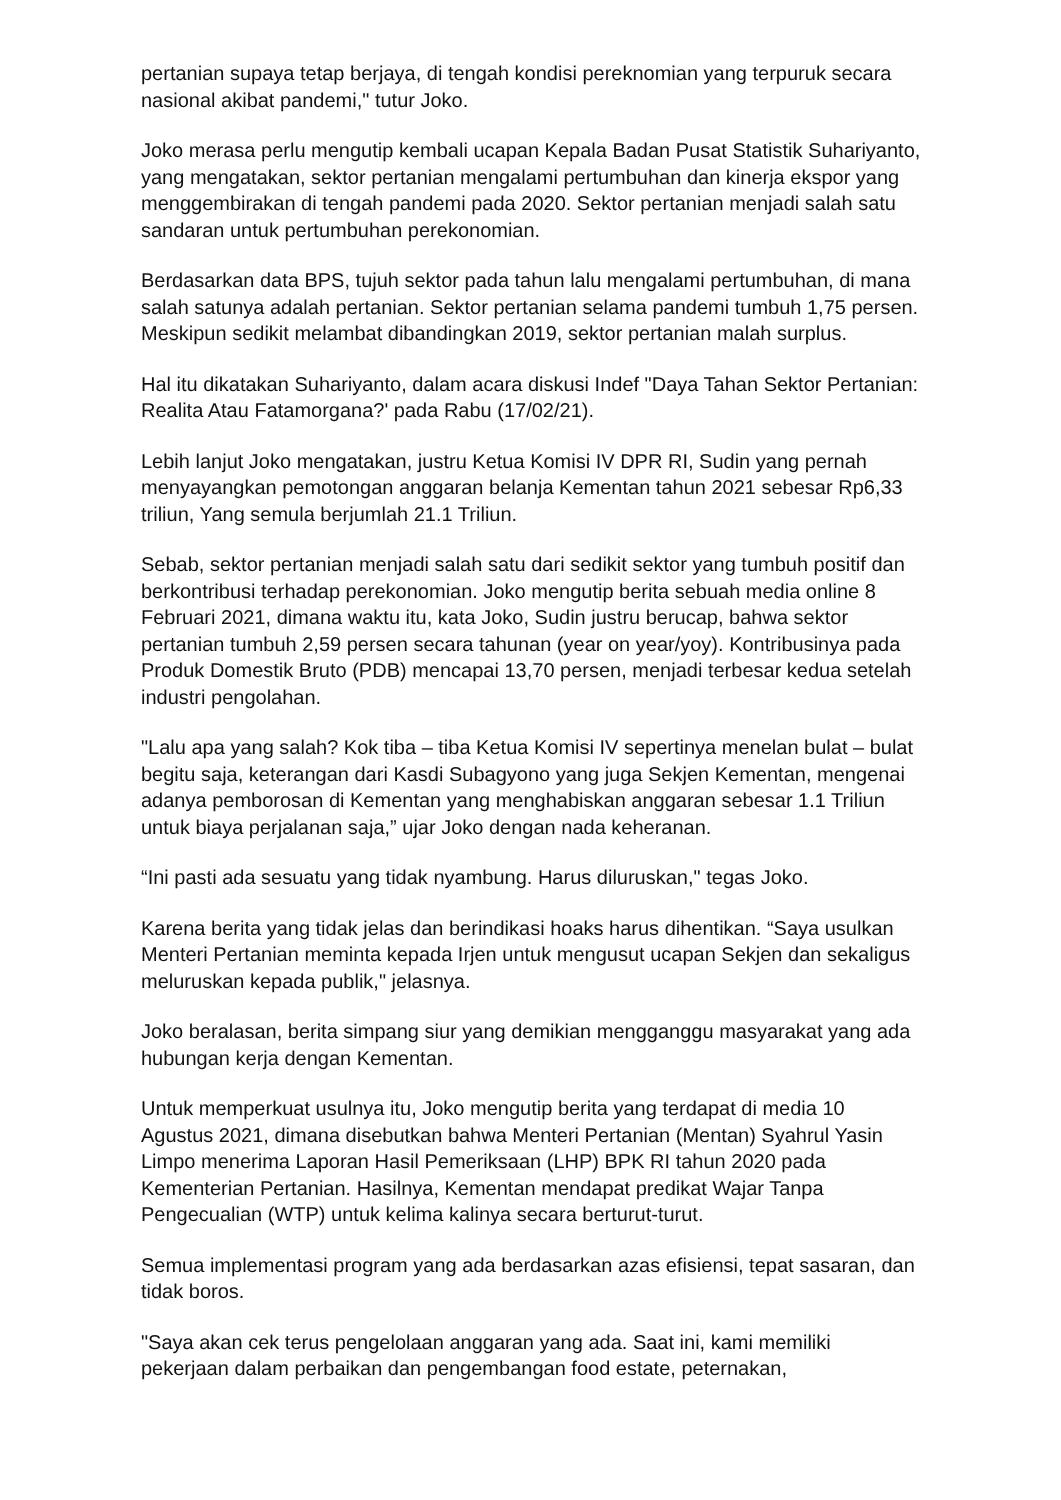pertanian supaya tetap berjaya, di tengah kondisi pereknomian yang terpuruk secara nasional akibat pandemi," tutur Joko.
Joko merasa perlu mengutip kembali ucapan Kepala Badan Pusat Statistik Suhariyanto, yang mengatakan, sektor pertanian mengalami pertumbuhan dan kinerja ekspor yang menggembirakan di tengah pandemi pada 2020. Sektor pertanian menjadi salah satu sandaran untuk pertumbuhan perekonomian.
Berdasarkan data BPS, tujuh sektor pada tahun lalu mengalami pertumbuhan, di mana salah satunya adalah pertanian. Sektor pertanian selama pandemi tumbuh 1,75 persen. Meskipun sedikit melambat dibandingkan 2019, sektor pertanian malah surplus.
Hal itu dikatakan Suhariyanto, dalam acara diskusi Indef "Daya Tahan Sektor Pertanian: Realita Atau Fatamorgana?' pada Rabu (17/02/21).
Lebih lanjut Joko mengatakan, justru Ketua Komisi IV DPR RI, Sudin yang pernah menyayangkan pemotongan anggaran belanja Kementan tahun 2021 sebesar Rp6,33 triliun, Yang semula berjumlah 21.1 Triliun.
Sebab, sektor pertanian menjadi salah satu dari sedikit sektor yang tumbuh positif dan berkontribusi terhadap perekonomian. Joko mengutip berita sebuah media online 8 Februari 2021, dimana waktu itu, kata Joko, Sudin justru berucap, bahwa sektor pertanian tumbuh 2,59 persen secara tahunan (year on year/yoy). Kontribusinya pada Produk Domestik Bruto (PDB) mencapai 13,70 persen, menjadi terbesar kedua setelah industri pengolahan.
"Lalu apa yang salah? Kok tiba – tiba Ketua Komisi IV sepertinya menelan bulat – bulat begitu saja, keterangan dari Kasdi Subagyono yang juga Sekjen Kementan, mengenai adanya pemborosan di Kementan yang menghabiskan anggaran sebesar 1.1 Triliun untuk biaya perjalanan saja,” ujar Joko dengan nada keheranan.
“Ini pasti ada sesuatu yang tidak nyambung. Harus diluruskan," tegas Joko.
Karena berita yang tidak jelas dan berindikasi hoaks harus dihentikan. “Saya usulkan Menteri Pertanian meminta kepada Irjen untuk mengusut ucapan Sekjen dan sekaligus meluruskan kepada publik," jelasnya.
Joko beralasan, berita simpang siur yang demikian mengganggu masyarakat yang ada hubungan kerja dengan Kementan.
Untuk memperkuat usulnya itu, Joko mengutip berita yang terdapat di media 10 Agustus 2021, dimana disebutkan bahwa Menteri Pertanian (Mentan) Syahrul Yasin Limpo menerima Laporan Hasil Pemeriksaan (LHP) BPK RI tahun 2020 pada Kementerian Pertanian. Hasilnya, Kementan mendapat predikat Wajar Tanpa Pengecualian (WTP) untuk kelima kalinya secara berturut-turut.
Semua implementasi program yang ada berdasarkan azas efisiensi, tepat sasaran, dan tidak boros.
"Saya akan cek terus pengelolaan anggaran yang ada. Saat ini, kami memiliki pekerjaan dalam perbaikan dan pengembangan food estate, peternakan,